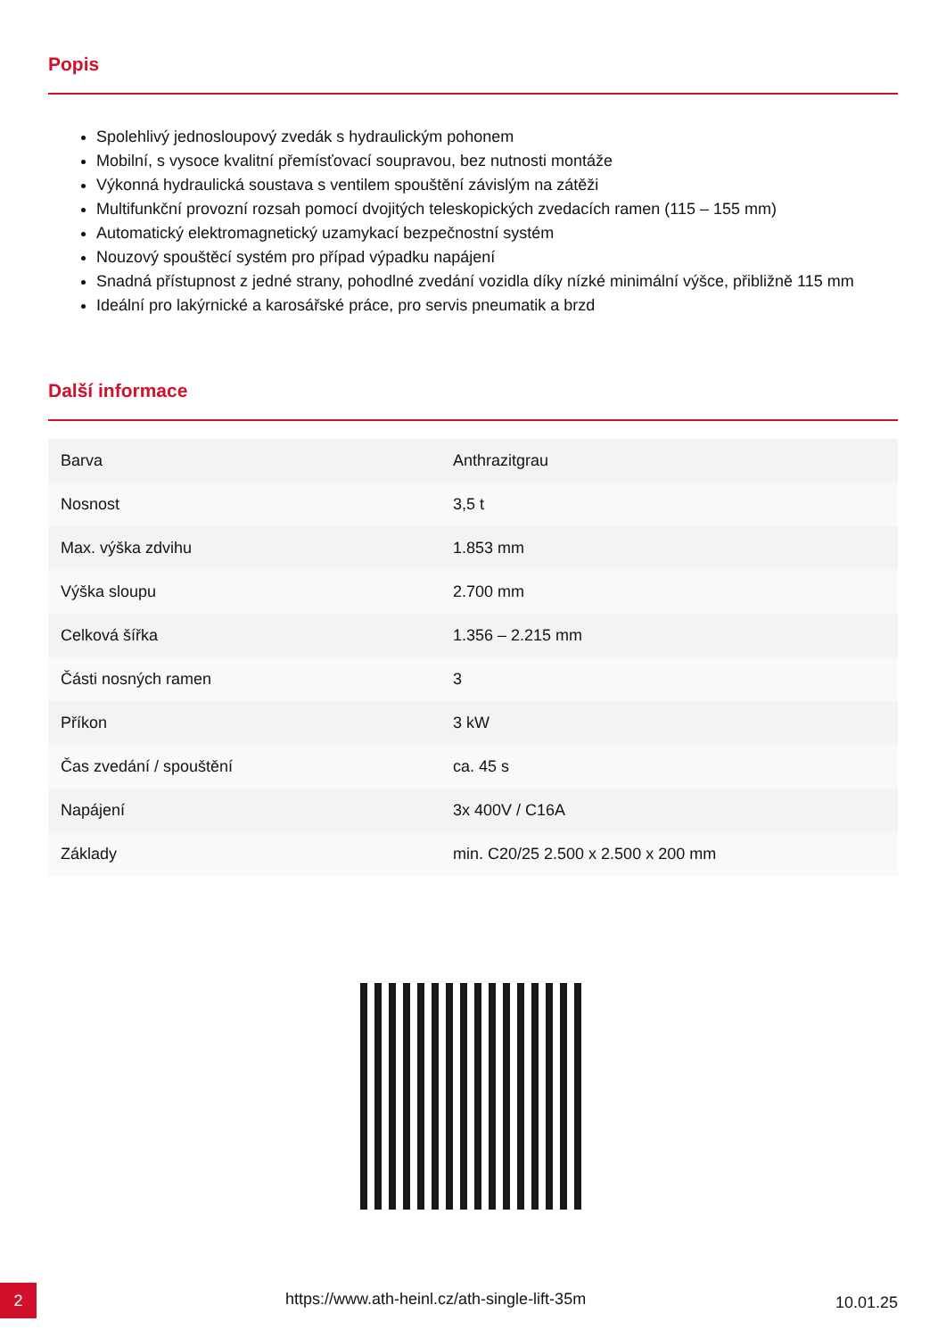Popis
Spolehlivý jednosloupový zvedák s hydraulickým pohonem
Mobilní, s vysoce kvalitní přemísťovací soupravou, bez nutnosti montáže
Výkonná hydraulická soustava s ventilem spouštění závislým na zátěži
Multifunkční provozní rozsah pomocí dvojitých teleskopických zvedacích ramen (115 – 155 mm)
Automatický elektromagnetický uzamykací bezpečnostní systém
Nouzový spouštěcí systém pro případ výpadku napájení
Snadná přístupnost z jedné strany, pohodlné zvedání vozidla díky nízké minimální výšce, přibližně 115 mm
Ideální pro lakýrnické a karosářské práce, pro servis pneumatik a brzd
Další informace
| Barva | Anthrazitgrau |
| Nosnost | 3,5 t |
| Max. výška zdvihu | 1.853 mm |
| Výška sloupu | 2.700 mm |
| Celková šířka | 1.356 – 2.215 mm |
| Části nosných ramen | 3 |
| Příkon | 3 kW |
| Čas zvedání / spouštění | ca. 45 s |
| Napájení | 3x 400V / C16A |
| Základy | min. C20/25 2.500 x 2.500 x 200 mm |
2
https://www.ath-heinl.cz/ath-single-lift-35m
10.01.25